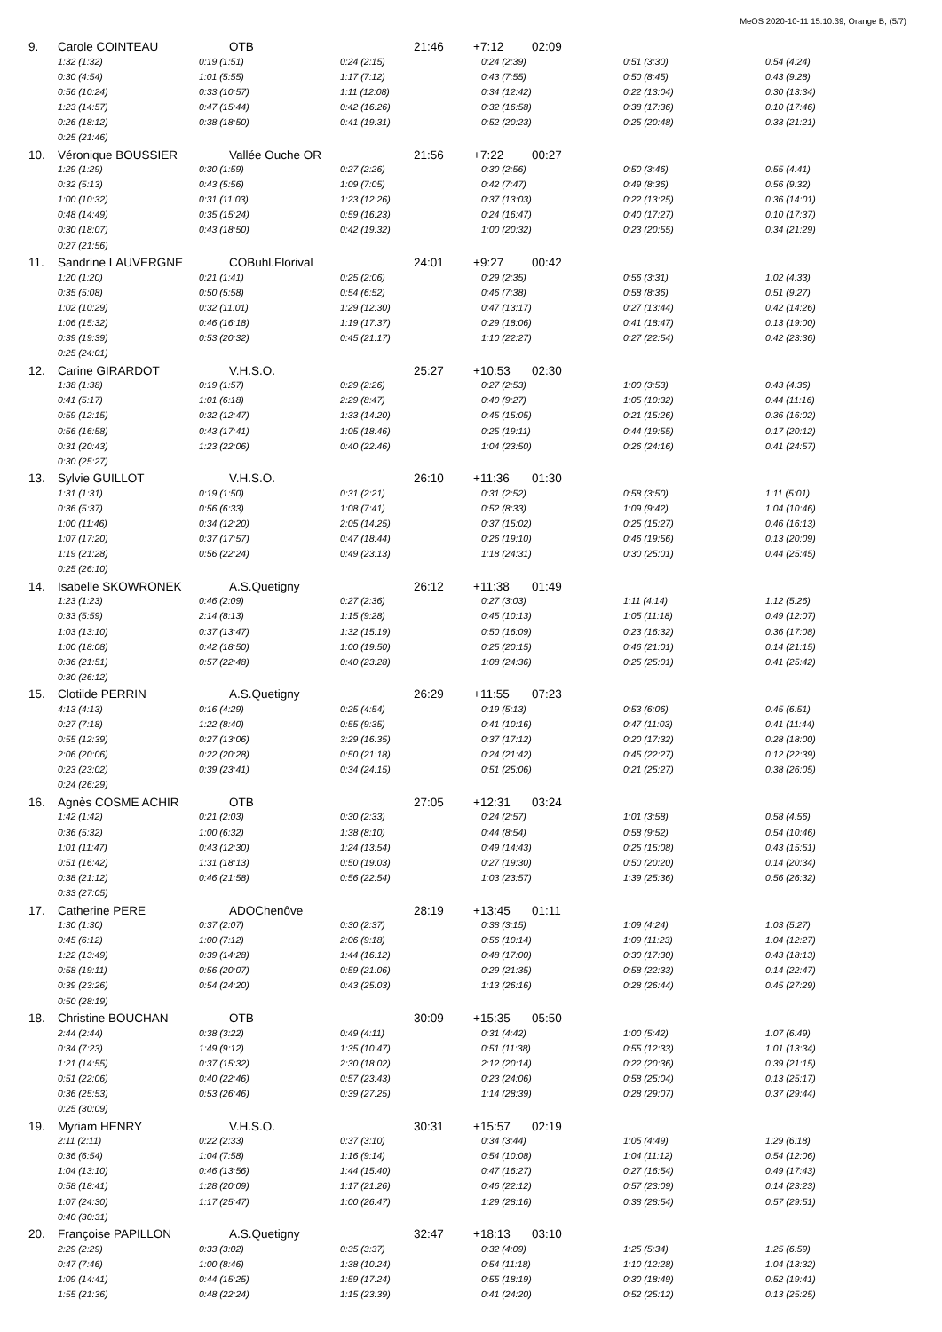MeOS 2020-10-11 15:10:39, Orange B, (5/7)
9. Carole COINTEAU OTB 21:46 +7:12 02:09
1:32 (1:32) 0:19 (1:51) 0:24 (2:15) 0:24 (2:39) 0:51 (3:30) 0:54 (4:24)
0:30 (4:54) 1:01 (5:55) 1:17 (7:12) 0:43 (7:55) 0:50 (8:45) 0:43 (9:28)
0:56 (10:24) 0:33 (10:57) 1:11 (12:08) 0:34 (12:42) 0:22 (13:04) 0:30 (13:34)
1:23 (14:57) 0:47 (15:44) 0:42 (16:26) 0:32 (16:58) 0:38 (17:36) 0:10 (17:46)
0:26 (18:12) 0:38 (18:50) 0:41 (19:31) 0:52 (20:23) 0:25 (20:48) 0:33 (21:21)
0:25 (21:46)
10. Véronique BOUSSIER Vallée Ouche OR 21:56 +7:22 00:27
1:29 (1:29) 0:30 (1:59) 0:27 (2:26) 0:30 (2:56) 0:50 (3:46) 0:55 (4:41)
0:32 (5:13) 0:43 (5:56) 1:09 (7:05) 0:42 (7:47) 0:49 (8:36) 0:56 (9:32)
1:00 (10:32) 0:31 (11:03) 1:23 (12:26) 0:37 (13:03) 0:22 (13:25) 0:36 (14:01)
0:48 (14:49) 0:35 (15:24) 0:59 (16:23) 0:24 (16:47) 0:40 (17:27) 0:10 (17:37)
0:30 (18:07) 0:43 (18:50) 0:42 (19:32) 1:00 (20:32) 0:23 (20:55) 0:34 (21:29)
0:27 (21:56)
11. Sandrine LAUVERGNE COBuhl.Florival 24:01 +9:27 00:42
1:20 (1:20) 0:21 (1:41) 0:25 (2:06) 0:29 (2:35) 0:56 (3:31) 1:02 (4:33)
0:35 (5:08) 0:50 (5:58) 0:54 (6:52) 0:46 (7:38) 0:58 (8:36) 0:51 (9:27)
1:02 (10:29) 0:32 (11:01) 1:29 (12:30) 0:47 (13:17) 0:27 (13:44) 0:42 (14:26)
1:06 (15:32) 0:46 (16:18) 1:19 (17:37) 0:29 (18:06) 0:41 (18:47) 0:13 (19:00)
0:39 (19:39) 0:53 (20:32) 0:45 (21:17) 1:10 (22:27) 0:27 (22:54) 0:42 (23:36)
0:25 (24:01)
12. Carine GIRARDOT V.H.S.O. 25:27 +10:53 02:30
1:38 (1:38) 0:19 (1:57) 0:29 (2:26) 0:27 (2:53) 1:00 (3:53) 0:43 (4:36)
0:41 (5:17) 1:01 (6:18) 2:29 (8:47) 0:40 (9:27) 1:05 (10:32) 0:44 (11:16)
0:59 (12:15) 0:32 (12:47) 1:33 (14:20) 0:45 (15:05) 0:21 (15:26) 0:36 (16:02)
0:56 (16:58) 0:43 (17:41) 1:05 (18:46) 0:25 (19:11) 0:44 (19:55) 0:17 (20:12)
0:31 (20:43) 1:23 (22:06) 0:40 (22:46) 1:04 (23:50) 0:26 (24:16) 0:41 (24:57)
0:30 (25:27)
13. Sylvie GUILLOT V.H.S.O. 26:10 +11:36 01:30
1:31 (1:31) 0:19 (1:50) 0:31 (2:21) 0:31 (2:52) 0:58 (3:50) 1:11 (5:01)
0:36 (5:37) 0:56 (6:33) 1:08 (7:41) 0:52 (8:33) 1:09 (9:42) 1:04 (10:46)
1:00 (11:46) 0:34 (12:20) 2:05 (14:25) 0:37 (15:02) 0:25 (15:27) 0:46 (16:13)
1:07 (17:20) 0:37 (17:57) 0:47 (18:44) 0:26 (19:10) 0:46 (19:56) 0:13 (20:09)
1:19 (21:28) 0:56 (22:24) 0:49 (23:13) 1:18 (24:31) 0:30 (25:01) 0:44 (25:45)
0:25 (26:10)
14. Isabelle SKOWRONEK A.S.Quetigny 26:12 +11:38 01:49
1:23 (1:23) 0:46 (2:09) 0:27 (2:36) 0:27 (3:03) 1:11 (4:14) 1:12 (5:26)
0:33 (5:59) 2:14 (8:13) 1:15 (9:28) 0:45 (10:13) 1:05 (11:18) 0:49 (12:07)
1:03 (13:10) 0:37 (13:47) 1:32 (15:19) 0:50 (16:09) 0:23 (16:32) 0:36 (17:08)
1:00 (18:08) 0:42 (18:50) 1:00 (19:50) 0:25 (20:15) 0:46 (21:01) 0:14 (21:15)
0:36 (21:51) 0:57 (22:48) 0:40 (23:28) 1:08 (24:36) 0:25 (25:01) 0:41 (25:42)
0:30 (26:12)
15. Clotilde PERRIN A.S.Quetigny 26:29 +11:55 07:23
4:13 (4:13) 0:16 (4:29) 0:25 (4:54) 0:19 (5:13) 0:53 (6:06) 0:45 (6:51)
0:27 (7:18) 1:22 (8:40) 0:55 (9:35) 0:41 (10:16) 0:47 (11:03) 0:41 (11:44)
0:55 (12:39) 0:27 (13:06) 3:29 (16:35) 0:37 (17:12) 0:20 (17:32) 0:28 (18:00)
2:06 (20:06) 0:22 (20:28) 0:50 (21:18) 0:24 (21:42) 0:45 (22:27) 0:12 (22:39)
0:23 (23:02) 0:39 (23:41) 0:34 (24:15) 0:51 (25:06) 0:21 (25:27) 0:38 (26:05)
0:24 (26:29)
16. Agnès COSME ACHIR OTB 27:05 +12:31 03:24
1:42 (1:42) 0:21 (2:03) 0:30 (2:33) 0:24 (2:57) 1:01 (3:58) 0:58 (4:56)
0:36 (5:32) 1:00 (6:32) 1:38 (8:10) 0:44 (8:54) 0:58 (9:52) 0:54 (10:46)
1:01 (11:47) 0:43 (12:30) 1:24 (13:54) 0:49 (14:43) 0:25 (15:08) 0:43 (15:51)
0:51 (16:42) 1:31 (18:13) 0:50 (19:03) 0:27 (19:30) 0:50 (20:20) 0:14 (20:34)
0:38 (21:12) 0:46 (21:58) 0:56 (22:54) 1:03 (23:57) 1:39 (25:36) 0:56 (26:32)
0:33 (27:05)
17. Catherine PERE ADOChenôve 28:19 +13:45 01:11
1:30 (1:30) 0:37 (2:07) 0:30 (2:37) 0:38 (3:15) 1:09 (4:24) 1:03 (5:27)
0:45 (6:12) 1:00 (7:12) 2:06 (9:18) 0:56 (10:14) 1:09 (11:23) 1:04 (12:27)
1:22 (13:49) 0:39 (14:28) 1:44 (16:12) 0:48 (17:00) 0:30 (17:30) 0:43 (18:13)
0:58 (19:11) 0:56 (20:07) 0:59 (21:06) 0:29 (21:35) 0:58 (22:33) 0:14 (22:47)
0:39 (23:26) 0:54 (24:20) 0:43 (25:03) 1:13 (26:16) 0:28 (26:44) 0:45 (27:29)
0:50 (28:19)
18. Christine BOUCHAN OTB 30:09 +15:35 05:50
2:44 (2:44) 0:38 (3:22) 0:49 (4:11) 0:31 (4:42) 1:00 (5:42) 1:07 (6:49)
0:34 (7:23) 1:49 (9:12) 1:35 (10:47) 0:51 (11:38) 0:55 (12:33) 1:01 (13:34)
1:21 (14:55) 0:37 (15:32) 2:30 (18:02) 2:12 (20:14) 0:22 (20:36) 0:39 (21:15)
0:51 (22:06) 0:40 (22:46) 0:57 (23:43) 0:23 (24:06) 0:58 (25:04) 0:13 (25:17)
0:36 (25:53) 0:53 (26:46) 0:39 (27:25) 1:14 (28:39) 0:28 (29:07) 0:37 (29:44)
0:25 (30:09)
19. Myriam HENRY V.H.S.O. 30:31 +15:57 02:19
2:11 (2:11) 0:22 (2:33) 0:37 (3:10) 0:34 (3:44) 1:05 (4:49) 1:29 (6:18)
0:36 (6:54) 1:04 (7:58) 1:16 (9:14) 0:54 (10:08) 1:04 (11:12) 0:54 (12:06)
1:04 (13:10) 0:46 (13:56) 1:44 (15:40) 0:47 (16:27) 0:27 (16:54) 0:49 (17:43)
0:58 (18:41) 1:28 (20:09) 1:17 (21:26) 0:46 (22:12) 0:57 (23:09) 0:14 (23:23)
1:07 (24:30) 1:17 (25:47) 1:00 (26:47) 1:29 (28:16) 0:38 (28:54) 0:57 (29:51)
0:40 (30:31)
20. Françoise PAPILLON A.S.Quetigny 32:47 +18:13 03:10
2:29 (2:29) 0:33 (3:02) 0:35 (3:37) 0:32 (4:09) 1:25 (5:34) 1:25 (6:59)
0:47 (7:46) 1:00 (8:46) 1:38 (10:24) 0:54 (11:18) 1:10 (12:28) 1:04 (13:32)
1:09 (14:41) 0:44 (15:25) 1:59 (17:24) 0:55 (18:19) 0:30 (18:49) 0:52 (19:41)
1:55 (21:36) 0:48 (22:24) 1:15 (23:39) 0:41 (24:20) 0:52 (25:12) 0:13 (25:25)